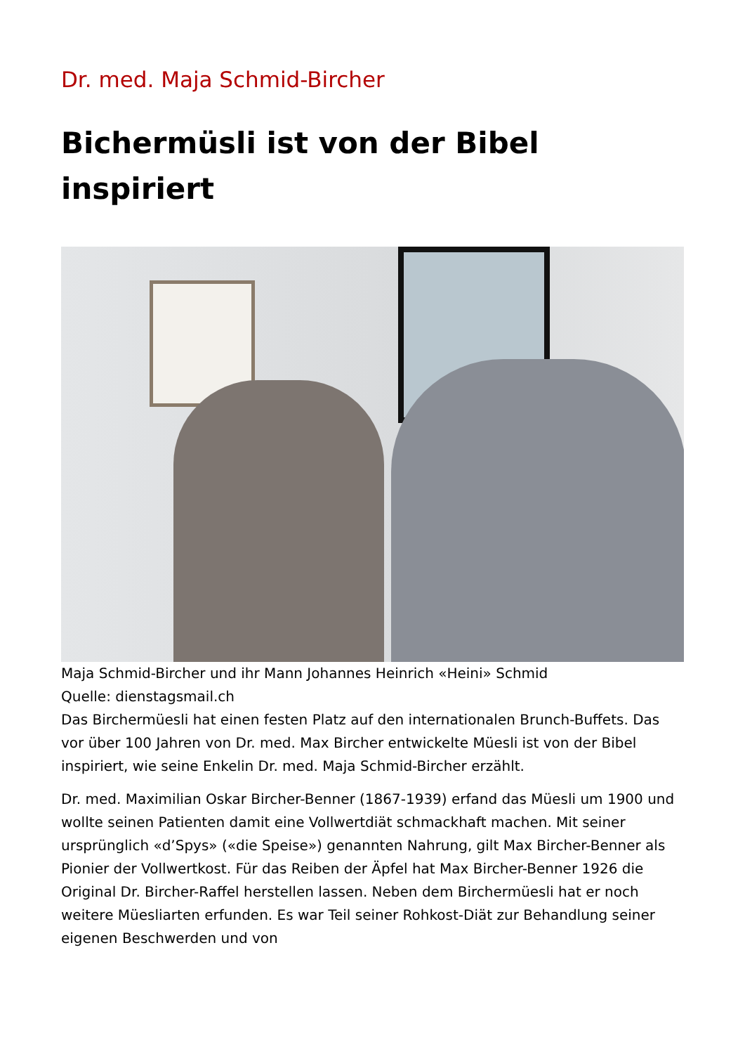Dr. med. Maja Schmid-Bircher
Bichermüsli ist von der Bibel inspiriert
Maja Schmid-Bircher und ihr Mann Johannes Heinrich «Heini» Schmid
Quelle: dienstagsmail.ch
Das Birchermüesli hat einen festen Platz auf den internationalen Brunch-Buffets. Das vor über 100 Jahren von Dr. med. Max Bircher entwickelte Müesli ist von der Bibel inspiriert, wie seine Enkelin Dr. med. Maja Schmid-Bircher erzählt.
Dr. med. Maximilian Oskar Bircher-Benner (1867-1939) erfand das Müesli um 1900 und wollte seinen Patienten damit eine Vollwertdiät schmackhaft machen. Mit seiner ursprünglich «d’Spys» («die Speise») genannten Nahrung, gilt Max Bircher-Benner als Pionier der Vollwertkost. Für das Reiben der Äpfel hat Max Bircher-Benner 1926 die Original Dr. Bircher-Raffel herstellen lassen. Neben dem Birchermüesli hat er noch weitere Müesliarten erfunden. Es war Teil seiner Rohkost-Diät zur Behandlung seiner eigenen Beschwerden und von